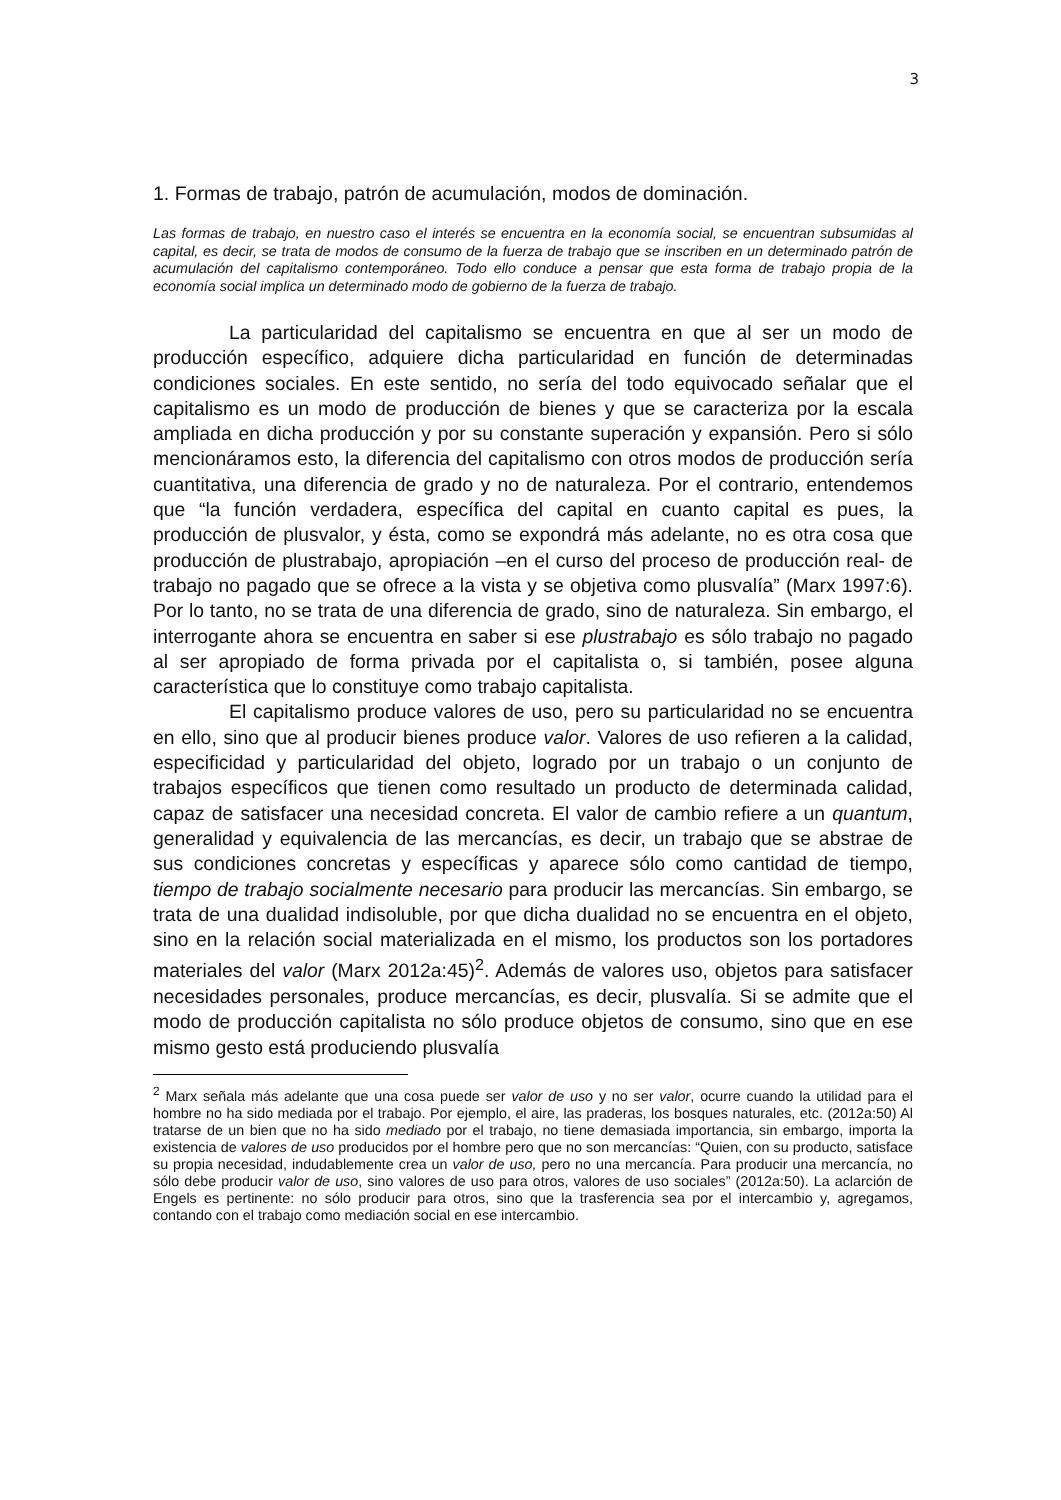3
1. Formas de trabajo, patrón de acumulación, modos de dominación.
Las formas de trabajo, en nuestro caso el interés se encuentra en la economía social, se encuentran subsumidas al capital, es decir, se trata de modos de consumo de la fuerza de trabajo que se inscriben en un determinado patrón de acumulación del capitalismo contemporáneo. Todo ello conduce a pensar que esta forma de trabajo propia de la economía social implica un determinado modo de gobierno de la fuerza de trabajo.
La particularidad del capitalismo se encuentra en que al ser un modo de producción específico, adquiere dicha particularidad en función de determinadas condiciones sociales. En este sentido, no sería del todo equivocado señalar que el capitalismo es un modo de producción de bienes y que se caracteriza por la escala ampliada en dicha producción y por su constante superación y expansión. Pero si sólo mencionáramos esto, la diferencia del capitalismo con otros modos de producción sería cuantitativa, una diferencia de grado y no de naturaleza. Por el contrario, entendemos que “la función verdadera, específica del capital en cuanto capital es pues, la producción de plusvalor, y ésta, como se expondrá más adelante, no es otra cosa que producción de plustrabajo, apropiación –en el curso del proceso de producción real- de trabajo no pagado que se ofrece a la vista y se objetiva como plusvalía” (Marx 1997:6). Por lo tanto, no se trata de una diferencia de grado, sino de naturaleza. Sin embargo, el interrogante ahora se encuentra en saber si ese plustrabajo es sólo trabajo no pagado al ser apropiado de forma privada por el capitalista o, si también, posee alguna característica que lo constituye como trabajo capitalista.
El capitalismo produce valores de uso, pero su particularidad no se encuentra en ello, sino que al producir bienes produce valor. Valores de uso refieren a la calidad, especificidad y particularidad del objeto, logrado por un trabajo o un conjunto de trabajos específicos que tienen como resultado un producto de determinada calidad, capaz de satisfacer una necesidad concreta. El valor de cambio refiere a un quantum, generalidad y equivalencia de las mercancías, es decir, un trabajo que se abstrae de sus condiciones concretas y específicas y aparece sólo como cantidad de tiempo, tiempo de trabajo socialmente necesario para producir las mercancías. Sin embargo, se trata de una dualidad indisoluble, por que dicha dualidad no se encuentra en el objeto, sino en la relación social materializada en el mismo, los productos son los portadores materiales del valor (Marx 2012a:45)<sup>2</sup>. Además de valores uso, objetos para satisfacer necesidades personales, produce mercancías, es decir, plusvalía. Si se admite que el modo de producción capitalista no sólo produce objetos de consumo, sino que en ese mismo gesto está produciendo plusvalía
<sup>2</sup> Marx señala más adelante que una cosa puede ser valor de uso y no ser valor, ocurre cuando la utilidad para el hombre no ha sido mediada por el trabajo. Por ejemplo, el aire, las praderas, los bosques naturales, etc. (2012a:50) Al tratarse de un bien que no ha sido mediado por el trabajo, no tiene demasiada importancia, sin embargo, importa la existencia de valores de uso producidos por el hombre pero que no son mercancías: “Quien, con su producto, satisface su propia necesidad, indudablemente crea un valor de uso, pero no una mercancía. Para producir una mercancía, no sólo debe producir valor de uso, sino valores de uso para otros, valores de uso sociales” (2012a:50). La aclarción de Engels es pertinente: no sólo producir para otros, sino que la trasferencia sea por el intercambio y, agregamos, contando con el trabajo como mediación social en ese intercambio.